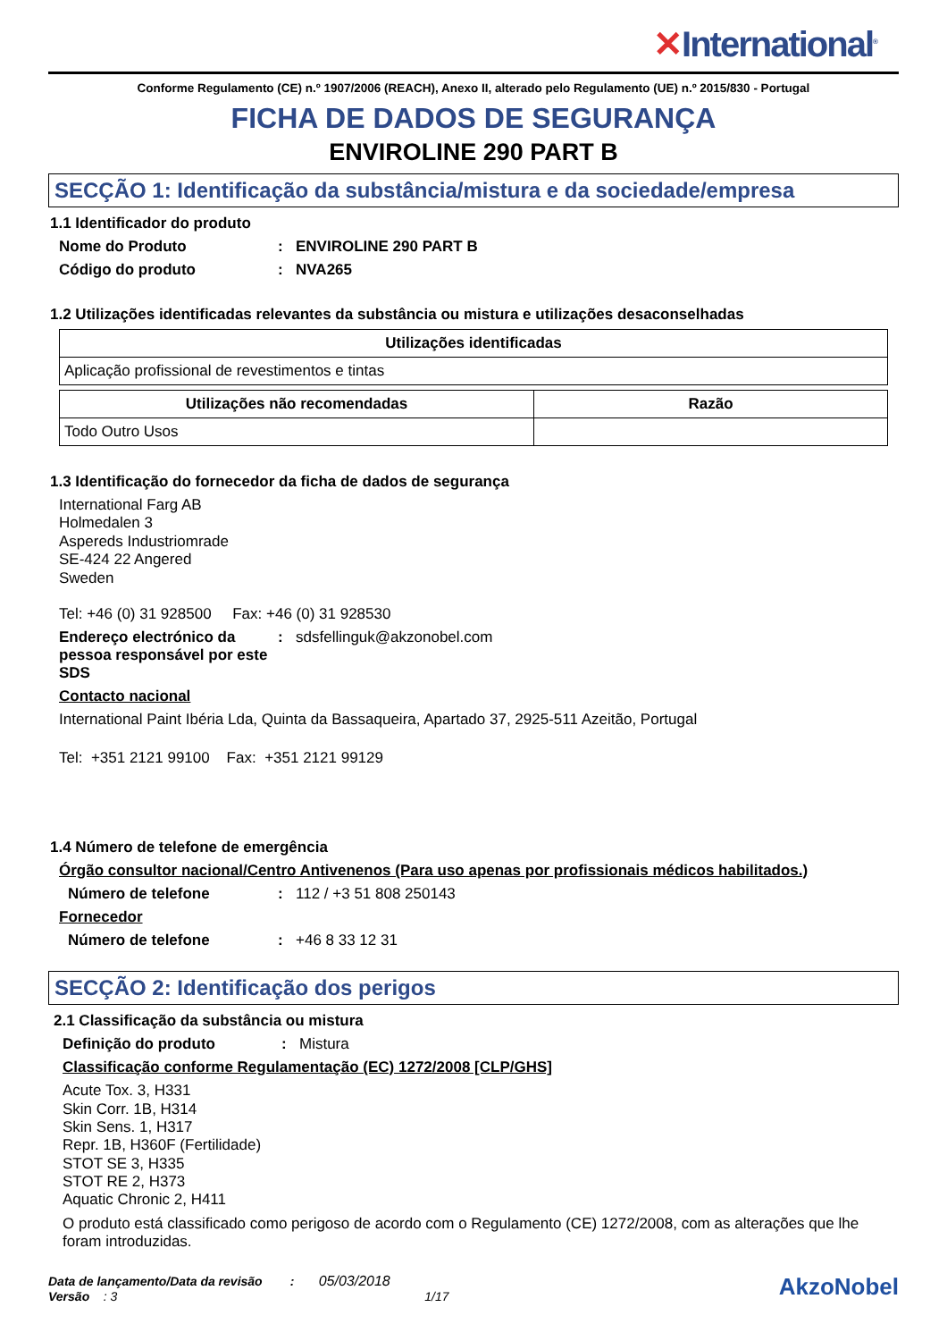✕International<sup>®</sup>
Conforme Regulamento (CE) n.º 1907/2006 (REACH), Anexo II, alterado pelo Regulamento (UE) n.º 2015/830 - Portugal
FICHA DE DADOS DE SEGURANÇA
ENVIROLINE 290 PART B
SECÇÃO 1: Identificação da substância/mistura e da sociedade/empresa
1.1 Identificador do produto
Nome do Produto : ENVIROLINE 290 PART B
Código do produto : NVA265
1.2 Utilizações identificadas relevantes da substância ou mistura e utilizações desaconselhadas
| Utilizações identificadas |
| --- |
| Aplicação profissional de revestimentos e tintas |
| Utilizações não recomendadas | Razão |
| --- | --- |
| Todo Outro Usos | |
1.3 Identificação do fornecedor da ficha de dados de segurança
International Farg AB
Holmedalen 3
Aspereds Industriomrade
SE-424 22 Angered
Sweden
Tel: +46 (0) 31 928500 Fax: +46 (0) 31 928530
Endereço electrónico da pessoa responsável por este SDS
: sdsfellinguk@akzonobel.com
Contacto nacional
International Paint Ibéria Lda, Quinta da Bassaqueira, Apartado 37, 2925-511 Azeitão, Portugal
Tel: +351 2121 99100 Fax: +351 2121 99129
1.4 Número de telefone de emergência
Órgão consultor nacional/Centro Antivenenos (Para uso apenas por profissionais médicos habilitados.)
Número de telefone :
112 / +3 51 808 250143
Fornecedor
Número de telefone :
+46 8 33 12 31
SECÇÃO 2: Identificação dos perigos
2.1 Classificação da substância ou mistura
Definição do produto :
Mistura
Classificação conforme Regulamentação (EC) 1272/2008 [CLP/GHS]
Acute Tox. 3, H331
Skin Corr. 1B, H314
Skin Sens. 1, H317
Repr. 1B, H360F (Fertilidade)
STOT SE 3, H335
STOT RE 2, H373
Aquatic Chronic 2, H411
O produto está classificado como perigoso de acordo com o Regulamento (CE) 1272/2008, com as alterações que lhe foram introduzidas.
Data de lançamento/Data da revisão : 05/03/2018
Versão : 3 1/17
AkzoNobel